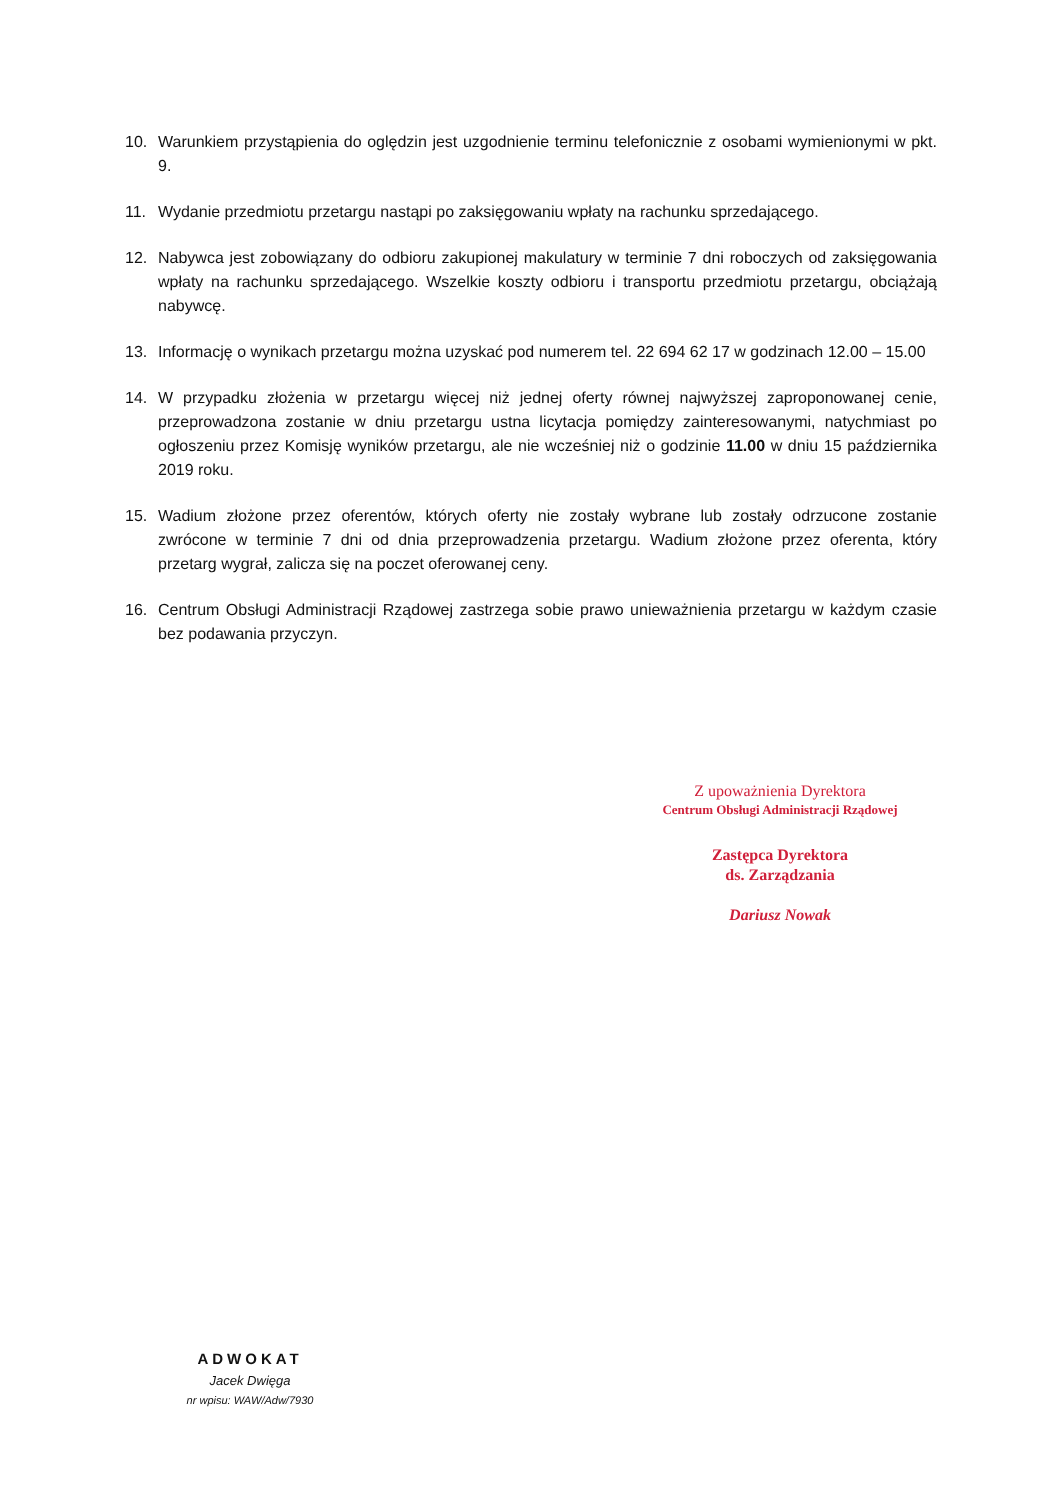10. Warunkiem przystąpienia do oględzin jest uzgodnienie terminu telefonicznie z osobami wymienionymi w pkt. 9.
11. Wydanie przedmiotu przetargu nastąpi po zaksięgowaniu wpłaty na rachunku sprzedającego.
12. Nabywca jest zobowiązany do odbioru zakupionej makulatury w terminie 7 dni roboczych od zaksięgowania wpłaty na rachunku sprzedającego. Wszelkie koszty odbioru i transportu przedmiotu przetargu, obciążają nabywcę.
13. Informację o wynikach przetargu można uzyskać pod numerem tel. 22 694 62 17 w godzinach 12.00 – 15.00
14. W przypadku złożenia w przetargu więcej niż jednej oferty równej najwyższej zaproponowanej cenie, przeprowadzona zostanie w dniu przetargu ustna licytacja pomiędzy zainteresowanymi, natychmiast po ogłoszeniu przez Komisję wyników przetargu, ale nie wcześniej niż o godzinie 11.00 w dniu 15 października 2019 roku.
15. Wadium złożone przez oferentów, których oferty nie zostały wybrane lub zostały odrzucone zostanie zwrócone w terminie 7 dni od dnia przeprowadzenia przetargu. Wadium złożone przez oferenta, który przetarg wygrał, zalicza się na poczet oferowanej ceny.
16. Centrum Obsługi Administracji Rządowej zastrzega sobie prawo unieważnienia przetargu w każdym czasie bez podawania przyczyn.
Z upoważnienia Dyrektora
Centrum Obsługi Administracji Rządowej
Zastępca Dyrektora
ds. Zarządzania
Dariusz Nowak
ADWOKAT
Jacek Dwięga
nr wpisu: WAW/Adw/7930